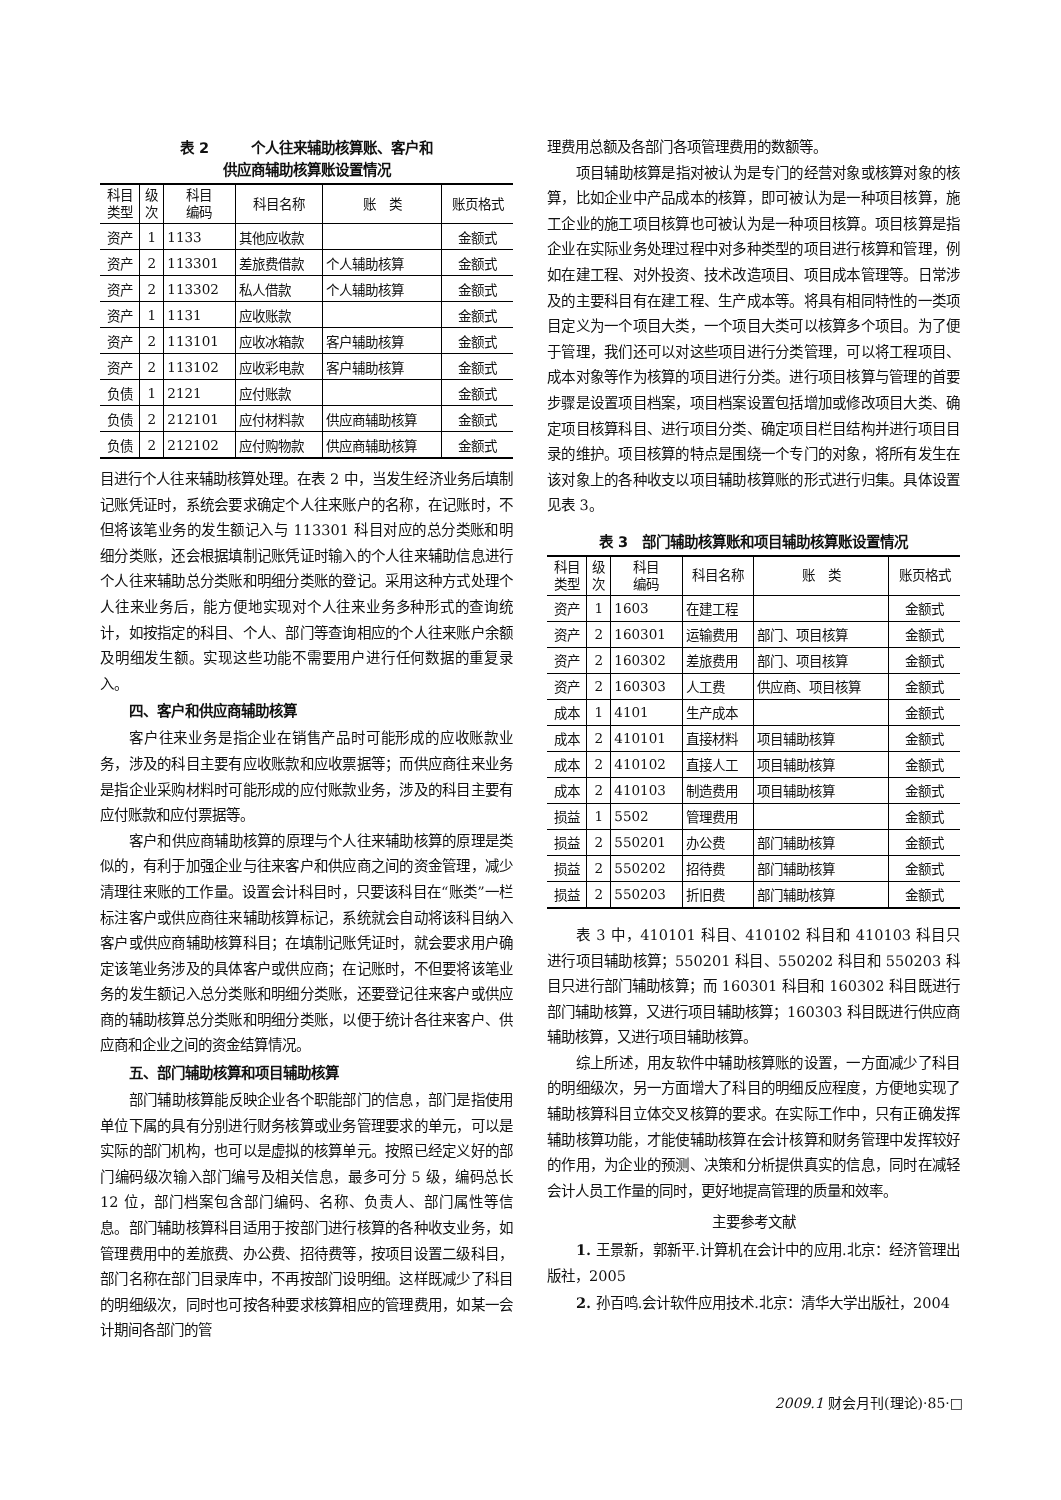表 2　　　个人往来辅助核算账、客户和
供应商辅助核算账设置情况
| 科目 类型 | 级 次 | 科目 编码 | 科目名称 | 账 类 | 账页格式 |
| --- | --- | --- | --- | --- | --- |
| 资产 | 1 | 1133 | 其他应收款 | | 金额式 |
| 资产 | 2 | 113301 | 差旅费借款 | 个人辅助核算 | 金额式 |
| 资产 | 2 | 113302 | 私人借款 | 个人辅助核算 | 金额式 |
| 资产 | 1 | 1131 | 应收账款 | | 金额式 |
| 资产 | 2 | 113101 | 应收冰箱款 | 客户辅助核算 | 金额式 |
| 资产 | 2 | 113102 | 应收彩电款 | 客户辅助核算 | 金额式 |
| 负债 | 1 | 2121 | 应付账款 | | 金额式 |
| 负债 | 2 | 212101 | 应付材料款 | 供应商辅助核算 | 金额式 |
| 负债 | 2 | 212102 | 应付购物款 | 供应商辅助核算 | 金额式 |
目进行个人往来辅助核算处理。在表 2 中，当发生经济业务后填制记账凭证时，系统会要求确定个人往来账户的名称，在记账时，不但将该笔业务的发生额记入与 113301 科目对应的总分类账和明细分类账，还会根据填制记账凭证时输入的个人往来辅助信息进行个人往来辅助总分类账和明细分类账的登记。采用这种方式处理个人往来业务后，能方便地实现对个人往来业务多种形式的查询统计，如按指定的科目、个人、部门等查询相应的个人往来账户余额及明细发生额。实现这些功能不需要用户进行任何数据的重复录入。
四、客户和供应商辅助核算
客户往来业务是指企业在销售产品时可能形成的应收账款业务，涉及的科目主要有应收账款和应收票据等；而供应商往来业务是指企业采购材料时可能形成的应付账款业务，涉及的科目主要有应付账款和应付票据等。
客户和供应商辅助核算的原理与个人往来辅助核算的原理是类似的，有利于加强企业与往来客户和供应商之间的资金管理，减少清理往来账的工作量。设置会计科目时，只要该科目在“账类”一栏标注客户或供应商往来辅助核算标记，系统就会自动将该科目纳入客户或供应商辅助核算科目；在填制记账凭证时，就会要求用户确定该笔业务涉及的具体客户或供应商；在记账时，不但要将该笔业务的发生额记入总分类账和明细分类账，还要登记往来客户或供应商的辅助核算总分类账和明细分类账，以便于统计各往来客户、供应商和企业之间的资金结算情况。
五、部门辅助核算和项目辅助核算
部门辅助核算能反映企业各个职能部门的信息，部门是指使用单位下属的具有分别进行财务核算或业务管理要求的单元，可以是实际的部门机构，也可以是虚拟的核算单元。按照已经定义好的部门编码级次输入部门编号及相关信息，最多可分 5 级，编码总长 12 位，部门档案包含部门编码、名称、负责人、部门属性等信息。部门辅助核算科目适用于按部门进行核算的各种收支业务，如管理费用中的差旅费、办公费、招待费等，按项目设置二级科目，部门名称在部门目录库中，不再按部门设明细。这样既减少了科目的明细级次，同时也可按各种要求核算相应的管理费用，如某一会计期间各部门的管
理费用总额及各部门各项管理费用的数额等。
项目辅助核算是指对被认为是专门的经营对象或核算对象的核算，比如企业中产品成本的核算，即可被认为是一种项目核算，施工企业的施工项目核算也可被认为是一种项目核算。项目核算是指企业在实际业务处理过程中对多种类型的项目进行核算和管理，例如在建工程、对外投资、技术改造项目、项目成本管理等。日常涉及的主要科目有在建工程、生产成本等。将具有相同特性的一类项目定义为一个项目大类，一个项目大类可以核算多个项目。为了便于管理，我们还可以对这些项目进行分类管理，可以将工程项目、成本对象等作为核算的项目进行分类。进行项目核算与管理的首要步骤是设置项目档案，项目档案设置包括增加或修改项目大类、确定项目核算科目、进行项目分类、确定项目栏目结构并进行项目目录的维护。项目核算的特点是围绕一个专门的对象，将所有发生在该对象上的各种收支以项目辅助核算账的形式进行归集。具体设置见表 3。
表 3　部门辅助核算账和项目辅助核算账设置情况
| 科目 类型 | 级 次 | 科目 编码 | 科目名称 | 账 类 | 账页格式 |
| --- | --- | --- | --- | --- | --- |
| 资产 | 1 | 1603 | 在建工程 | | 金额式 |
| 资产 | 2 | 160301 | 运输费用 | 部门、项目核算 | 金额式 |
| 资产 | 2 | 160302 | 差旅费用 | 部门、项目核算 | 金额式 |
| 资产 | 2 | 160303 | 人工费 | 供应商、项目核算 | 金额式 |
| 成本 | 1 | 4101 | 生产成本 | | 金额式 |
| 成本 | 2 | 410101 | 直接材料 | 项目辅助核算 | 金额式 |
| 成本 | 2 | 410102 | 直接人工 | 项目辅助核算 | 金额式 |
| 成本 | 2 | 410103 | 制造费用 | 项目辅助核算 | 金额式 |
| 损益 | 1 | 5502 | 管理费用 | | 金额式 |
| 损益 | 2 | 550201 | 办公费 | 部门辅助核算 | 金额式 |
| 损益 | 2 | 550202 | 招待费 | 部门辅助核算 | 金额式 |
| 损益 | 2 | 550203 | 折旧费 | 部门辅助核算 | 金额式 |
表 3 中，410101 科目、410102 科目和 410103 科目只进行项目辅助核算；550201 科目、550202 科目和 550203 科目只进行部门辅助核算；而 160301 科目和 160302 科目既进行部门辅助核算，又进行项目辅助核算；160303 科目既进行供应商辅助核算，又进行项目辅助核算。
综上所述，用友软件中辅助核算账的设置，一方面减少了科目的明细级次，另一方面增大了科目的明细反应程度，方便地实现了辅助核算科目立体交叉核算的要求。在实际工作中，只有正确发挥辅助核算功能，才能使辅助核算在会计核算和财务管理中发挥较好的作用，为企业的预测、决策和分析提供真实的信息，同时在减轻会计人员工作量的同时，更好地提高管理的质量和效率。
主要参考文献
1. 王景新，郭新平.计算机在会计中的应用.北京：经济管理出版社，2005
2. 孙百鸣.会计软件应用技术.北京：清华大学出版社，2004
2009.1 财会月刊(理论)·85·□